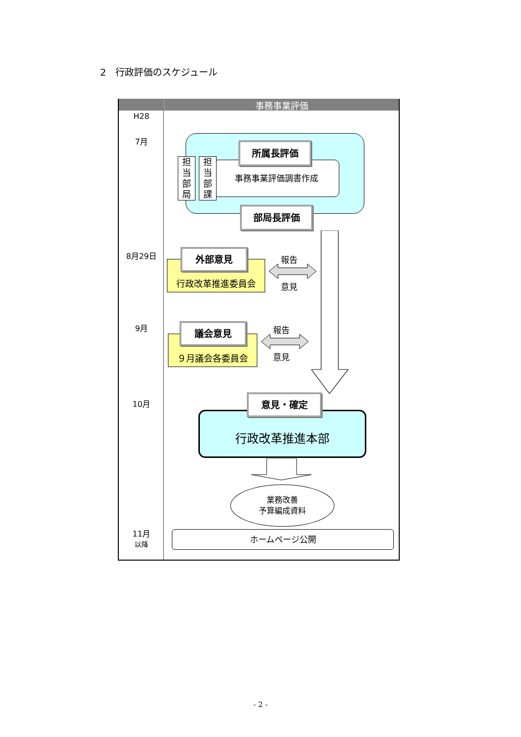2　行政評価のスケジュール
事務事業評価
H28
7月
8月29日
9月
10月
11月
以降
事務事業評価調書作成
担当部局
担当部課
所属長評価
部局長評価
行政改革推進委員会
外部意見 報告
意見
９月議会各委員会
議会意見 報告
意見
行政改革推進本部
意見・確定
業務改善
予算編成資料
ホームページ公開
- 2 -